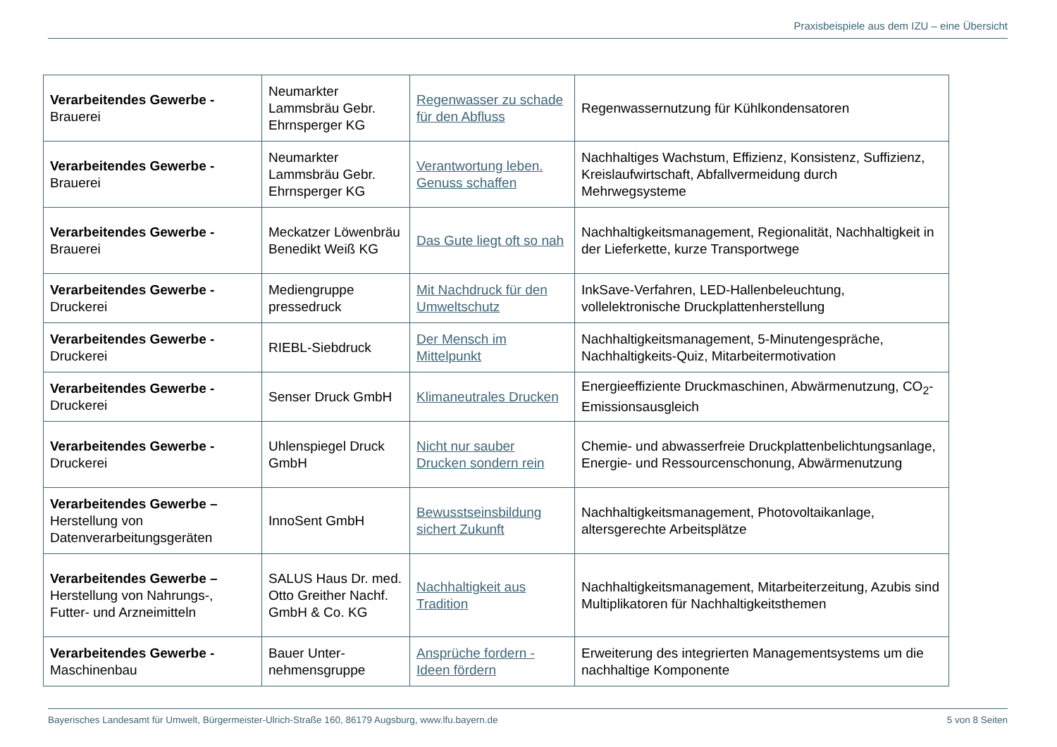Praxisbeispiele aus dem IZU – eine Übersicht
| Verarbeitendes Gewerbe - Brauerei | Neumarkter Lammsbräu Gebr. Ehrnsperger KG | Regenwasser zu schade für den Abfluss | Regenwassernutzung für Kühlkondensatoren |
| Verarbeitendes Gewerbe - Brauerei | Neumarkter Lammsbräu Gebr. Ehrnsperger KG | Verantwortung leben. Genuss schaffen | Nachhaltiges Wachstum, Effizienz, Konsistenz, Suffizienz, Kreislaufwirtschaft, Abfallvermeidung durch Mehrwegsysteme |
| Verarbeitendes Gewerbe - Brauerei | Meckatzer Löwenbräu Benedikt Weiß KG | Das Gute liegt oft so nah | Nachhaltigkeitsmanagement, Regionalität, Nachhaltigkeit in der Lieferkette, kurze Transportwege |
| Verarbeitendes Gewerbe - Druckerei | Mediengruppe pressedruck | Mit Nachdruck für den Umweltschutz | InkSave-Verfahren, LED-Hallenbeleuchtung, vollelektronische Druckplattenherstellung |
| Verarbeitendes Gewerbe - Druckerei | RIEBL-Siebdruck | Der Mensch im Mittelpunkt | Nachhaltigkeitsmanagement, 5-Minutengespräche, Nachhaltigkeits-Quiz, Mitarbeitermotivation |
| Verarbeitendes Gewerbe - Druckerei | Senser Druck GmbH | Klimaneutrales Drucken | Energieeffiziente Druckmaschinen, Abwärmenutzung, CO<sub>2</sub>-Emissionsausgleich |
| Verarbeitendes Gewerbe - Druckerei | Uhlenspiegel Druck GmbH | Nicht nur sauber Drucken sondern rein | Chemie- und abwasserfreie Druckplattenbelichtungsanlage, Energie- und Ressourcenschonung, Abwärmenutzung |
| Verarbeitendes Gewerbe – Herstellung von Datenverarbeitungsgeräten | InnoSent GmbH | Bewusstseinsbildung sichert Zukunft | Nachhaltigkeitsmanagement, Photovoltaikanlage, altersgerechte Arbeitsplätze |
| Verarbeitendes Gewerbe – Herstellung von Nahrungs-, Futter- und Arzneimitteln | SALUS Haus Dr. med. Otto Greither Nachf. GmbH & Co. KG | Nachhaltigkeit aus Tradition | Nachhaltigkeitsmanagement, Mitarbeiterzeitung, Azubis sind Multiplikatoren für Nachhaltigkeitsthemen |
| Verarbeitendes Gewerbe - Maschinenbau | Bauer Unter- nehmensgruppe | Ansprüche fordern - Ideen fördern | Erweiterung des integrierten Managementsystems um die nachhaltige Komponente |
Bayerisches Landesamt für Umwelt, Bürgermeister-Ulrich-Straße 160, 86179 Augsburg, www.lfu.bayern.de 5 von 8 Seiten